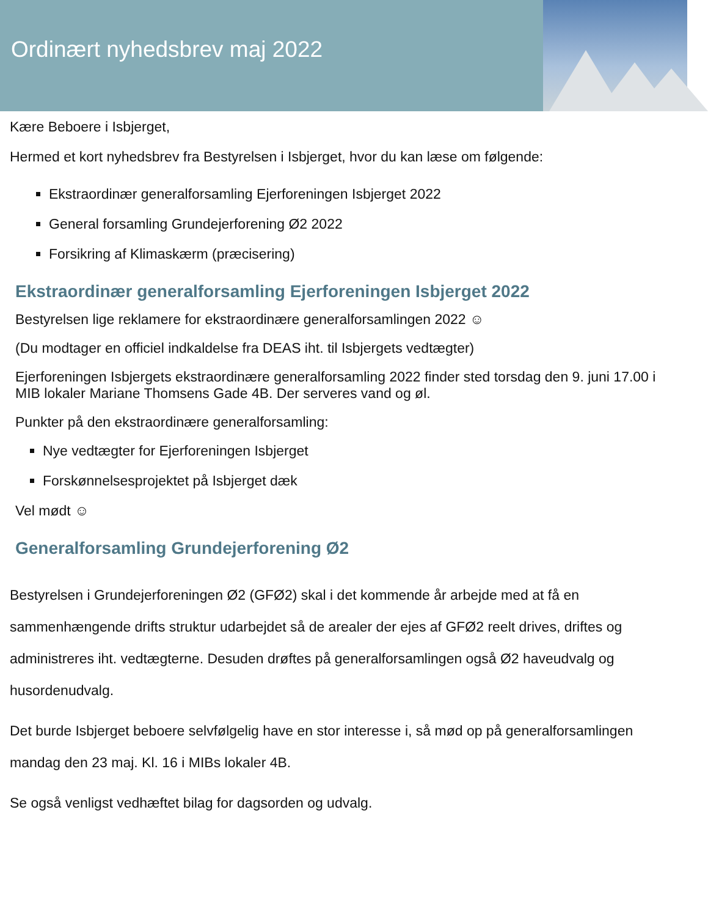Ordinært nyhedsbrev maj 2022
Kære Beboere i Isbjerget,
Hermed et kort nyhedsbrev fra Bestyrelsen i Isbjerget, hvor du kan læse om følgende:
Ekstraordinær generalforsamling Ejerforeningen Isbjerget 2022
General forsamling Grundejerforening Ø2 2022
Forsikring af Klimaskærm (præcisering)
Ekstraordinær generalforsamling Ejerforeningen Isbjerget 2022
Bestyrelsen lige reklamere for ekstraordinære generalforsamlingen 2022 ☺
(Du modtager en officiel indkaldelse fra DEAS iht. til Isbjergets vedtægter)
Ejerforeningen Isbjergets ekstraordinære generalforsamling 2022 finder sted torsdag den 9. juni 17.00 i MIB lokaler Mariane Thomsens Gade 4B. Der serveres vand og øl.
Punkter på den ekstraordinære generalforsamling:
Nye vedtægter for Ejerforeningen Isbjerget
Forskønnelsesprojektet på Isbjerget dæk
Vel mødt ☺
Generalforsamling Grundejerforening Ø2
Bestyrelsen i Grundejerforeningen Ø2 (GFØ2) skal i det kommende år arbejde med at få en sammenhængende drifts struktur udarbejdet så de arealer der ejes af GFØ2 reelt drives, driftes og administreres iht. vedtægterne. Desuden drøftes på generalforsamlingen også Ø2 haveudvalg og husordenudvalg.
Det burde Isbjerget beboere selvfølgelig have en stor interesse i, så mød op på generalforsamlingen mandag den 23 maj. Kl. 16 i MIBs lokaler 4B.
Se også venligst vedhæftet bilag for dagsorden og udvalg.